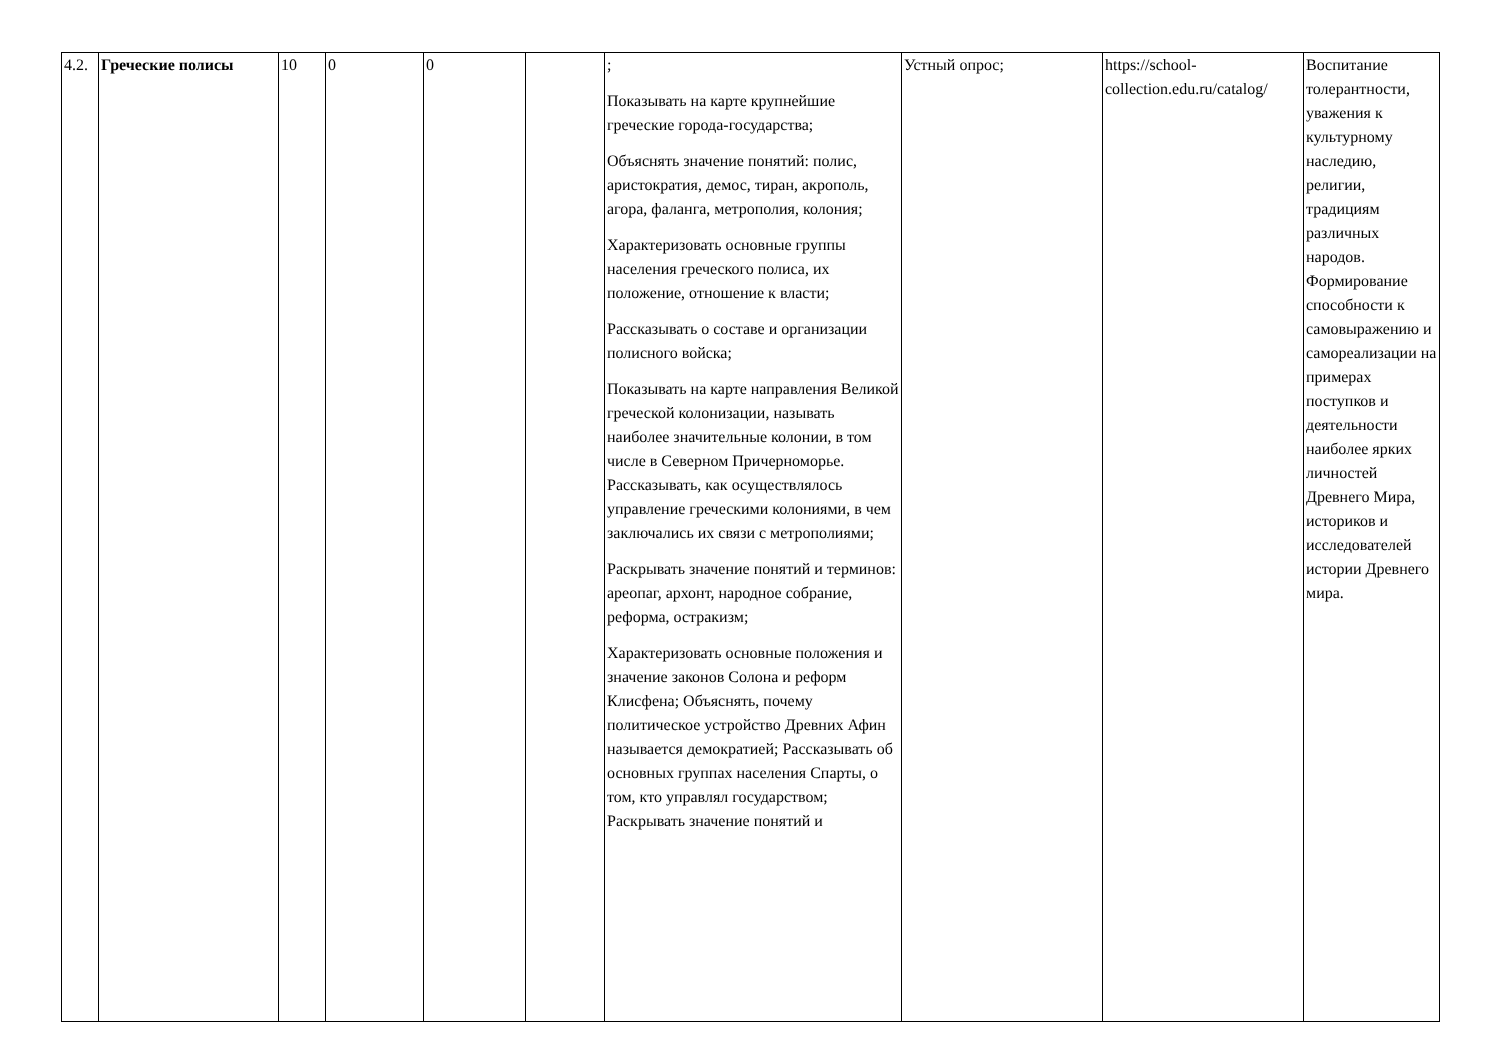| 4.2. | Греческие полисы | 10 | 0 | 0 | | ; Показывать на карте крупнейшие греческие города-государства; Объяснять значение понятий: полис, аристократия, демос, тиран, акрополь, агора, фаланга, метрополия, колония; Характеризовать основные группы населения греческого полиса, их положение, отношение к власти; Рассказывать о составе и организации полисного войска; Показывать на карте направления Великой греческой колонизации, называть наиболее значительные колонии, в том числе в Северном Причерноморье. Рассказывать, как осуществлялось управление греческими колониями, в чем заключались их связи с метрополиями; Раскрывать значение понятий и терминов: ареопаг, архонт, народное собрание, реформа, остракизм; Характеризовать основные положения и значение законов Солона и реформ Клисфена; Объяснять, почему политическое устройство Древних Афин называется демократией; Рассказывать об основных группах населения Спарты, о том, кто управлял государством; Раскрывать значение понятий и | Устный опрос; | https://school-collection.edu.ru/catalog/ | Воспитание толерантности, уважения к культурному наследию, религии, традициям различных народов. Формирование способности к самовыражению и самореализации на примерах поступков и деятельности наиболее ярких личностей Древнего Мира, историков и исследователей истории Древнего мира. |